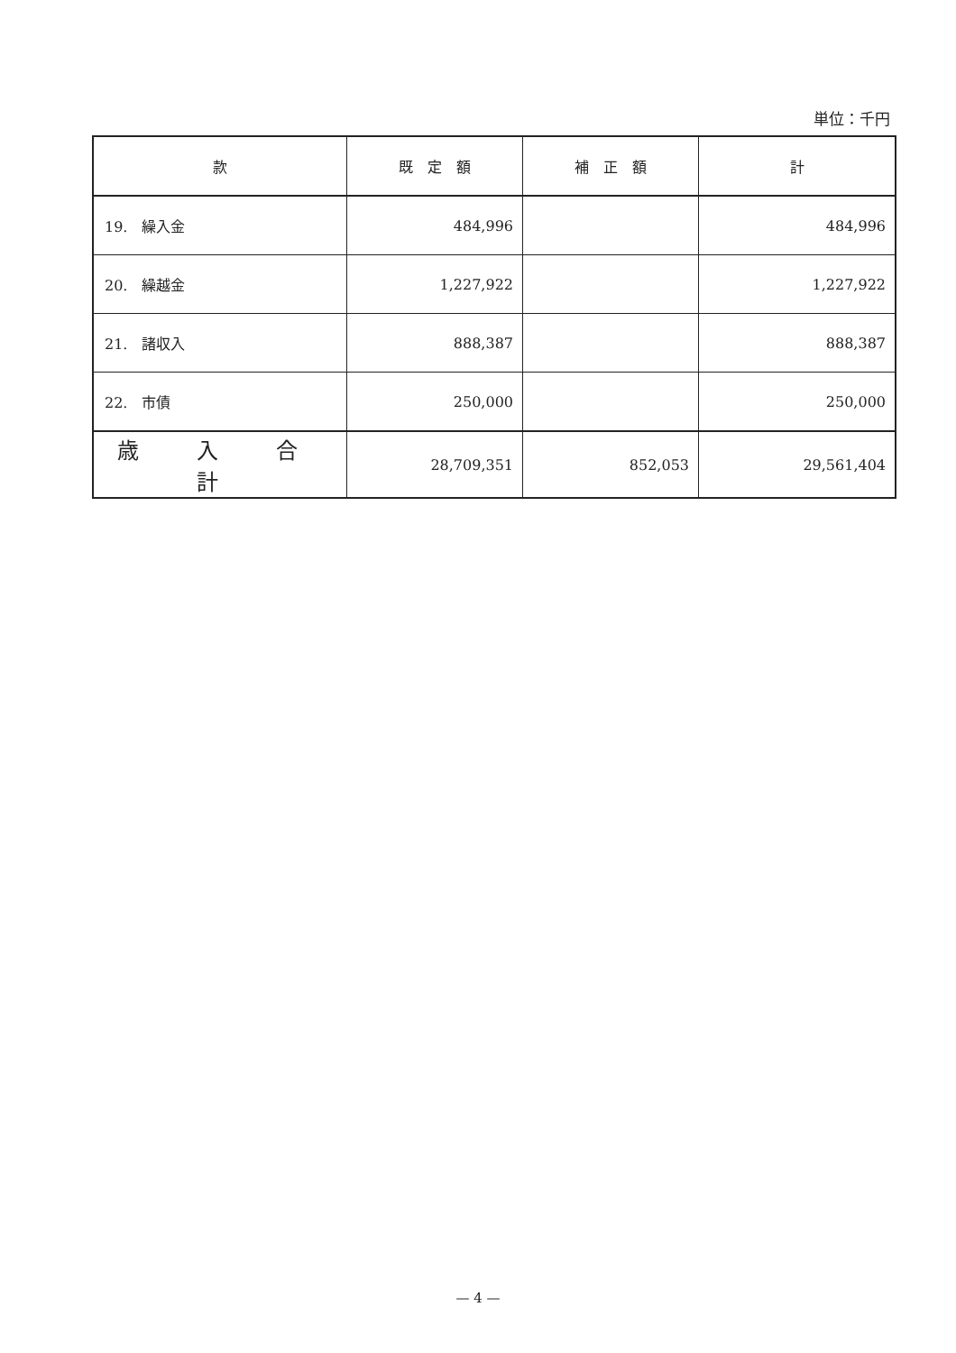単位：千円
| 款 | 既 定 額 | 補 正 額 | 計 |
| --- | --- | --- | --- |
| 19. 繰入金 | 484,996 | | 484,996 |
| 20. 繰越金 | 1,227,922 | | 1,227,922 |
| 21. 諸収入 | 888,387 | | 888,387 |
| 22. 市債 | 250,000 | | 250,000 |
| 歳 入 合 計 | 28,709,351 | 852,053 | 29,561,404 |
— 4 —